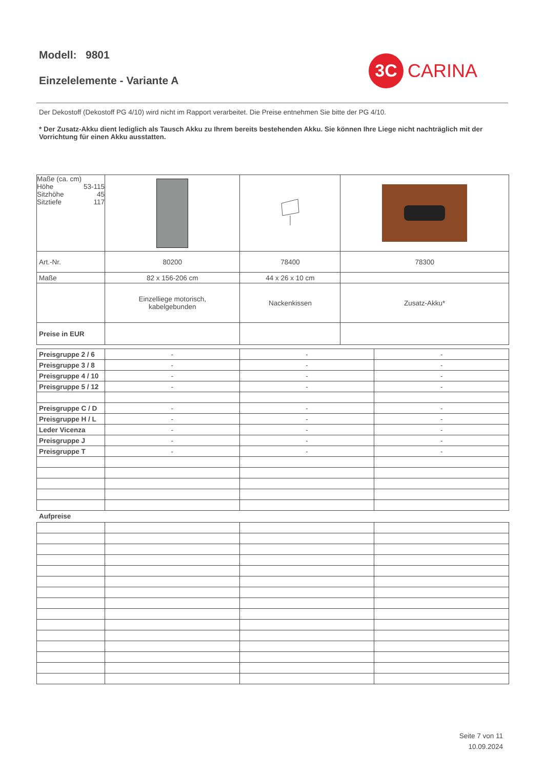Modell: 9801
Einzelelemente - Variante A
3C
CARINA
Der Dekostoff (Dekostoff PG 4/10) wird nicht im Rapport verarbeitet. Die Preise entnehmen Sie bitte der PG 4/10.
* Der Zusatz-Akku dient lediglich als Tausch Akku zu Ihrem bereits bestehenden Akku. Sie können Ihre Liege nicht nachträglich mit der Vorrichtung für einen Akku ausstatten.
| Maße (ca. cm) Höhe 53-115 Sitzhöhe 45 Sitztiefe 117 | | | |
| Art.-Nr. | 80200 | 78400 | 78300 |
| Maße | 82 x 156-206 cm | 44 x 26 x 10 cm | |
| | Einzelliege motorisch, kabelgebunden | Nackenkissen | Zusatz-Akku* |
| Preise in EUR | | | |
| Preisgruppe 2 / 6 | - | - | - |
| Preisgruppe 3 / 8 | - | - | - |
| Preisgruppe 4 / 10 | - | - | - |
| Preisgruppe 5 / 12 | - | - | - |
| Preisgruppe C / D | - | - | - |
| Preisgruppe H / L | - | - | - |
| Leder Vicenza | - | - | - |
| Preisgruppe J | - | - | - |
| Preisgruppe T | - | - | - |
Aufpreise
Seite 7 von 11
10.09.2024